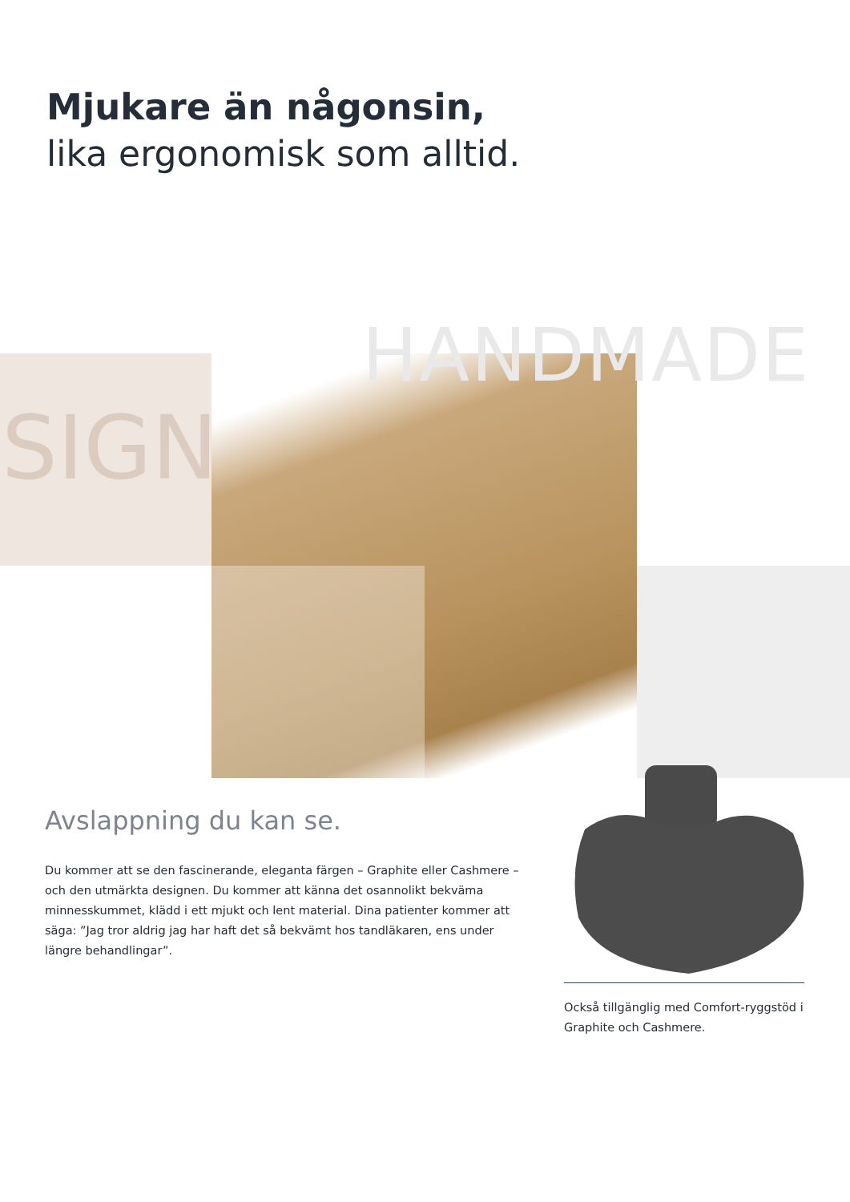Mjukare än någonsin,
lika ergonomisk som alltid.
HANDMADE
SIGN
Avslappning du kan se.
Du kommer att se den fascinerande, eleganta färgen – Graphite eller Cashmere – och den utmärkta designen. Du kommer att känna det osannolikt bekväma minnesskummet, klädd i ett mjukt och lent material. Dina patienter kommer att säga: ”Jag tror aldrig jag har haft det så bekvämt hos tandläkaren, ens under längre behandlingar”.
Också tillgänglig med Comfort-ryggstöd i Graphite och Cashmere.